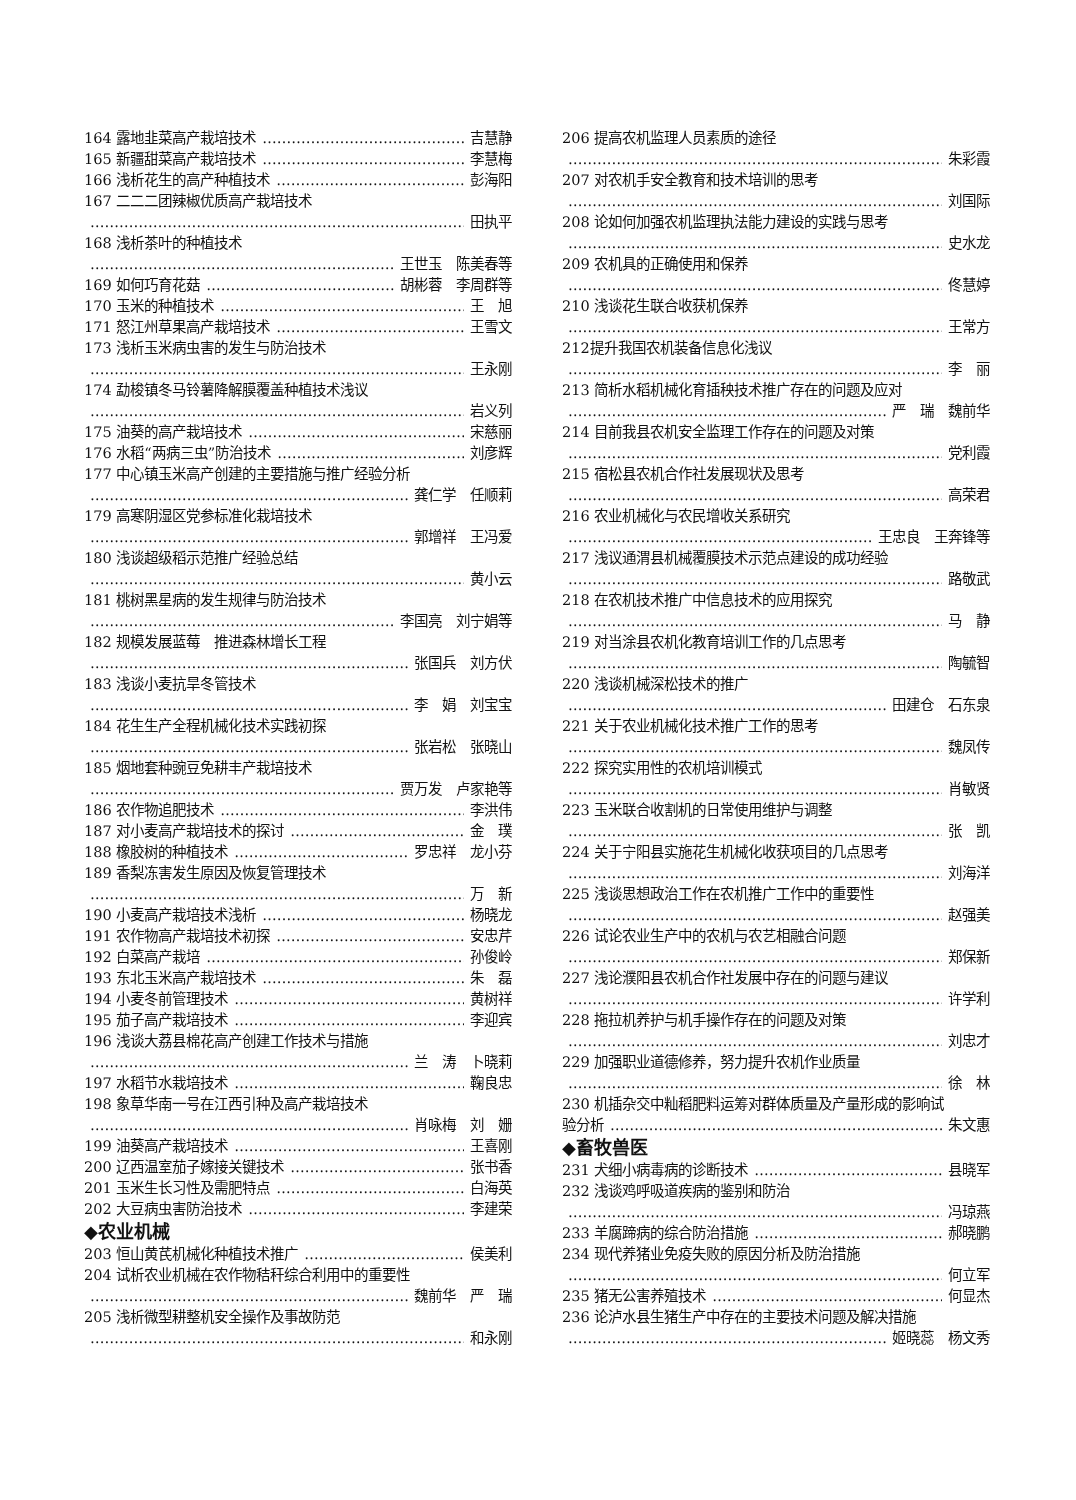164 露地韭菜高产栽培技术 吉慧静
165 新疆甜菜高产栽培技术 李慧梅
166 浅析花生的高产种植技术 彭海阳
167 二二二团辣椒优质高产栽培技术
田执平
168 浅析茶叶的种植技术
王世玉　陈美春等
169 如何巧育花菇 胡彬蓉　李周群等
170 玉米的种植技术 王　旭
171 怒江州草果高产栽培技术 王雪文
173 浅析玉米病虫害的发生与防治技术
王永刚
174 勐梭镇冬马铃薯降解膜覆盖种植技术浅议
岩义列
175 油葵的高产栽培技术 宋慈丽
176 水稻“两病三虫”防治技术 刘彦辉
177 中心镇玉米高产创建的主要措施与推广经验分析
龚仁学　任顺莉
179 高寒阴湿区党参标准化栽培技术
郭增祥　王冯爱
180 浅谈超级稻示范推广经验总结
黄小云
181 桃树黑星病的发生规律与防治技术
李国亮　刘宁娟等
182 规模发展蓝莓　推进森林增长工程
张国兵　刘方伏
183 浅谈小麦抗旱冬管技术
李　娟　刘宝宝
184 花生生产全程机械化技术实践初探
张岩松　张晓山
185 烟地套种豌豆免耕丰产栽培技术
贾万发　卢家艳等
186 农作物追肥技术 李洪伟
187 对小麦高产栽培技术的探讨 金　璞
188 橡胶树的种植技术 罗忠祥　龙小芬
189 香梨冻害发生原因及恢复管理技术
万　新
190 小麦高产栽培技术浅析 杨晓龙
191 农作物高产栽培技术初探 安忠芹
192 白菜高产栽培 孙俊岭
193 东北玉米高产栽培技术 朱　磊
194 小麦冬前管理技术 黄树祥
195 茄子高产栽培技术 李迎宾
196 浅谈大荔县棉花高产创建工作技术与措施
兰　涛　卜晓莉
197 水稻节水栽培技术 鞠良忠
198 象草华南一号在江西引种及高产栽培技术
肖咏梅　刘　姗
199 油葵高产栽培技术 王喜刚
200 辽西温室茄子嫁接关键技术 张书香
201 玉米生长习性及需肥特点 白海英
202 大豆病虫害防治技术 李建荣
◆农业机械
203 恒山黄芪机械化种植技术推广 侯美利
204 试析农业机械在农作物秸秆综合利用中的重要性
魏前华　严　瑞
205 浅析微型耕整机安全操作及事故防范
和永刚
206 提高农机监理人员素质的途径
朱彩霞
207 对农机手安全教育和技术培训的思考
刘国际
208 论如何加强农机监理执法能力建设的实践与思考
史水龙
209 农机具的正确使用和保养
佟慧婷
210 浅谈花生联合收获机保养
王常方
212提升我国农机装备信息化浅议
李　丽
213 简析水稻机械化育插秧技术推广存在的问题及应对
严　瑞　魏前华
214 目前我县农机安全监理工作存在的问题及对策
党利霞
215 宿松县农机合作社发展现状及思考
高荣君
216 农业机械化与农民增收关系研究
王忠良　王奔锋等
217 浅议通渭县机械覆膜技术示范点建设的成功经验
路敬武
218 在农机技术推广中信息技术的应用探究
马　静
219 对当涂县农机化教育培训工作的几点思考
陶毓智
220 浅谈机械深松技术的推广
田建仓　石东泉
221 关于农业机械化技术推广工作的思考
魏凤传
222 探究实用性的农机培训模式
肖敏贤
223 玉米联合收割机的日常使用维护与调整
张　凯
224 关于宁阳县实施花生机械化收获项目的几点思考
刘海洋
225 浅谈思想政治工作在农机推广工作中的重要性
赵强美
226 试论农业生产中的农机与农艺相融合问题
郑保新
227 浅论濮阳县农机合作社发展中存在的问题与建议
许学利
228 拖拉机养护与机手操作存在的问题及对策
刘忠才
229 加强职业道德修养，努力提升农机作业质量
徐　林
230 机插杂交中籼稻肥料运筹对群体质量及产量形成的影响试
验分析 朱文惠
◆畜牧兽医
231 犬细小病毒病的诊断技术 县晓军
232 浅谈鸡呼吸道疾病的鉴别和防治
冯琼燕
233 羊腐蹄病的综合防治措施 郝晓鹏
234 现代养猪业免疫失败的原因分析及防治措施
何立军
235 猪无公害养殖技术 何显杰
236 论泸水县生猪生产中存在的主要技术问题及解决措施
姬晓蕊　杨文秀